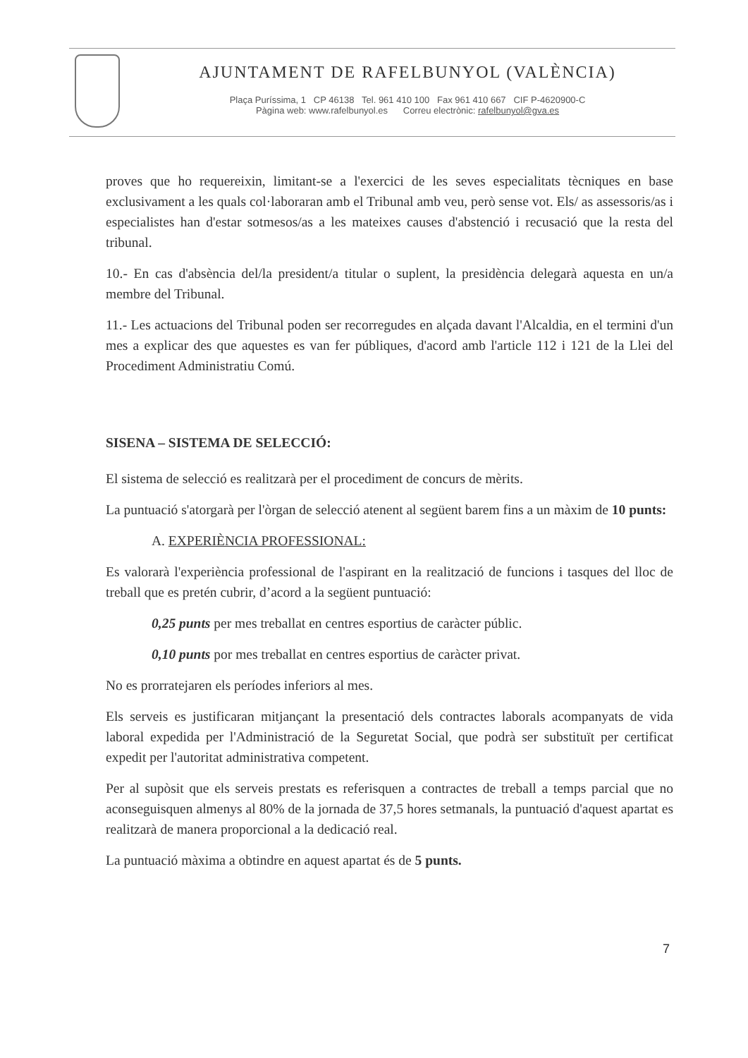AJUNTAMENT DE RAFELBUNYOL (VALÈNCIA)
Plaça Puríssima, 1 CP 46138 Tel. 961 410 100 Fax 961 410 667 CIF P-4620900-C
Pàgina web: www.rafelbunyol.es Correu electrònic: rafelbunyol@gva.es
proves que ho requereixin, limitant-se a l'exercici de les seves especialitats tècniques en base exclusivament a les quals col·laboraran amb el Tribunal amb veu, però sense vot. Els/ as assessoris/as i especialistes han d'estar sotmesos/as a les mateixes causes d'abstenció i recusació que la resta del tribunal.
10.- En cas d'absència del/la president/a titular o suplent, la presidència delegarà aquesta en un/a membre del Tribunal.
11.- Les actuacions del Tribunal poden ser recorregudes en alçada davant l'Alcaldia, en el termini d'un mes a explicar des que aquestes es van fer públiques, d'acord amb l'article 112 i 121 de la Llei del Procediment Administratiu Comú.
SISENA – SISTEMA DE SELECCIÓ:
El sistema de selecció es realitzarà per el procediment de concurs de mèrits.
La puntuació s'atorgarà per l'òrgan de selecció atenent al següent barem fins a un màxim de 10 punts:
A. EXPERIÈNCIA PROFESSIONAL:
Es valorarà l'experiència professional de l'aspirant en la realització de funcions i tasques del lloc de treball que es pretén cubrir, d’acord a la següent puntuació:
0,25 punts per mes treballat en centres esportius de caràcter públic.
0,10 punts por mes treballat en centres esportius de caràcter privat.
No es prorratejaren els períodes inferiors al mes.
Els serveis es justificaran mitjançant la presentació dels contractes laborals acompanyats de vida laboral expedida per l'Administració de la Seguretat Social, que podrà ser substituït per certificat expedit per l'autoritat administrativa competent.
Per al supòsit que els serveis prestats es referisquen a contractes de treball a temps parcial que no aconseguisquen almenys al 80% de la jornada de 37,5 hores setmanals, la puntuació d'aquest apartat es realitzarà de manera proporcional a la dedicació real.
La puntuació màxima a obtindre en aquest apartat és de 5 punts.
7